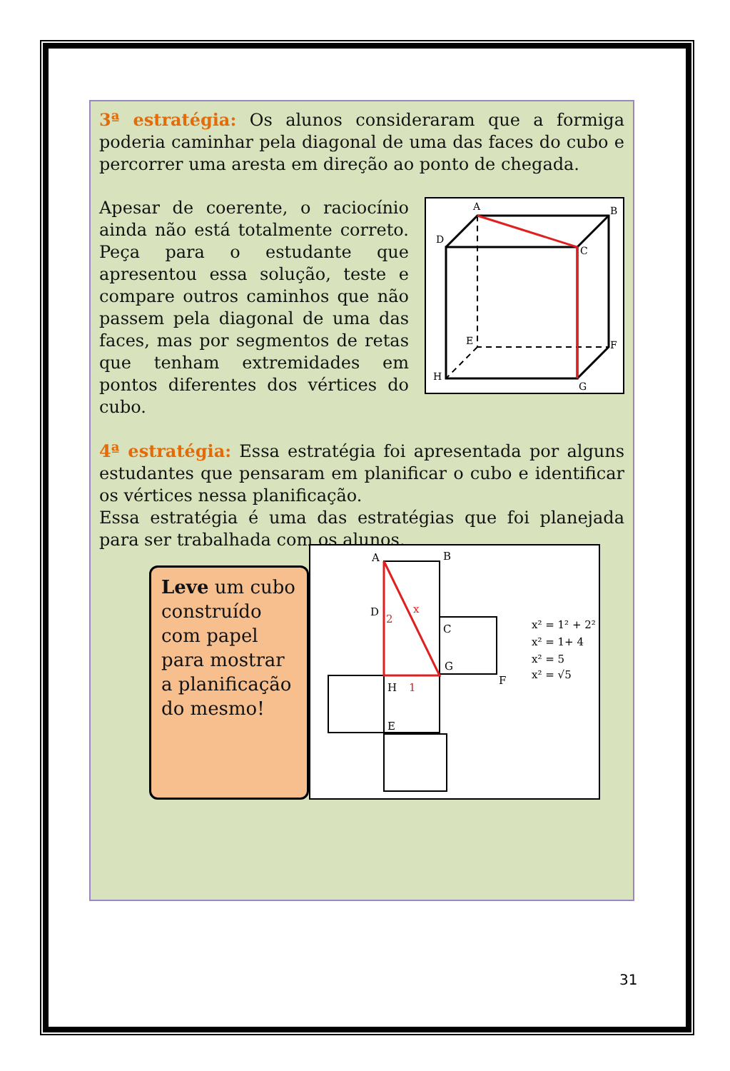3ª estratégia: Os alunos consideraram que a formiga poderia caminhar pela diagonal de uma das faces do cubo e percorrer uma aresta em direção ao ponto de chegada.
Apesar de coerente, o raciocínio ainda não está totalmente correto. Peça para o estudante que apresentou essa solução, teste e compare outros caminhos que não passem pela diagonal de uma das faces, mas por segmentos de retas que tenham extremidades em pontos diferentes dos vértices do cubo.
A
B
C
D
E
F
G
H
4ª estratégia: Essa estratégia foi apresentada por alguns estudantes que pensaram em planificar o cubo e identificar os vértices nessa planificação.
Essa estratégia é uma das estratégias que foi planejada para ser trabalhada com os alunos.
Leve um cubo construído com papel para mostrar a planificação do mesmo!
A
B
D
C
G
F
H
E
2
x
1
x² = 1² + 2²
x² = 1+ 4
x² = 5
x² = √5
31